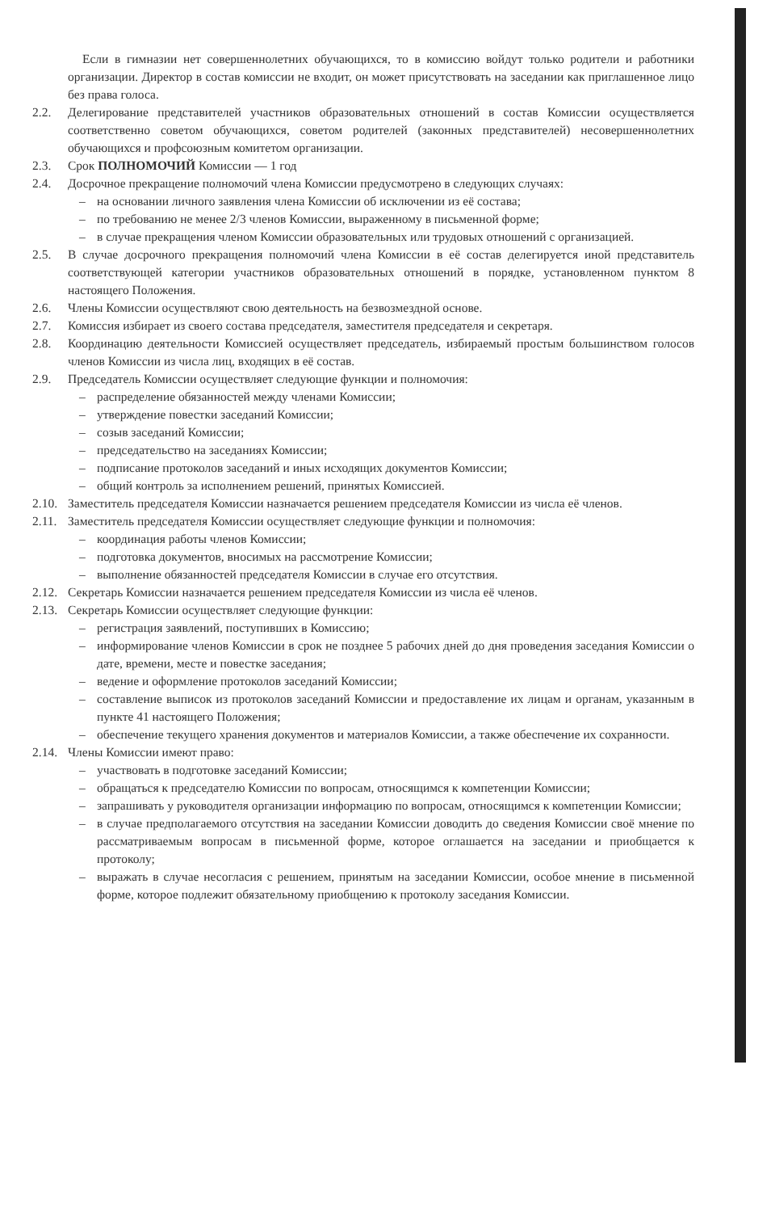Если в гимназии нет совершеннолетних обучающихся, то в комиссию войдут только родители и работники организации. Директор в состав комиссии не входит, он может присутствовать на заседании как приглашенное лицо без права голоса.
2.2. Делегирование представителей участников образовательных отношений в состав Комиссии осуществляется соответственно советом обучающихся, советом родителей (законных представителей) несовершеннолетних обучающихся и профсоюзным комитетом организации.
2.3. Срок ПОЛНОМОЧИЙ Комиссии — 1 год
2.4. Досрочное прекращение полномочий члена Комиссии предусмотрено в следующих случаях:
– на основании личного заявления члена Комиссии об исключении из её состава;
– по требованию не менее 2/3 членов Комиссии, выраженному в письменной форме;
– в случае прекращения членом Комиссии образовательных или трудовых отношений с организацией.
2.5. В случае досрочного прекращения полномочий члена Комиссии в её состав делегируется иной представитель соответствующей категории участников образовательных отношений в порядке, установленном пунктом 8 настоящего Положения.
2.6. Члены Комиссии осуществляют свою деятельность на безвозмездной основе.
2.7. Комиссия избирает из своего состава председателя, заместителя председателя и секретаря.
2.8. Координацию деятельности Комиссией осуществляет председатель, избираемый простым большинством голосов членов Комиссии из числа лиц, входящих в её состав.
2.9. Председатель Комиссии осуществляет следующие функции и полномочия:
– распределение обязанностей между членами Комиссии;
– утверждение повестки заседаний Комиссии;
– созыв заседаний Комиссии;
– председательство на заседаниях Комиссии;
– подписание протоколов заседаний и иных исходящих документов Комиссии;
– общий контроль за исполнением решений, принятых Комиссией.
2.10.
Заместитель председателя Комиссии назначается решением председателя Комиссии из числа её членов.
2.11.
Заместитель председателя Комиссии осуществляет следующие функции и полномочия:
– координация работы членов Комиссии;
– подготовка документов, вносимых на рассмотрение Комиссии;
– выполнение обязанностей председателя Комиссии в случае его отсутствия.
2.12.
Секретарь Комиссии назначается решением председателя Комиссии из числа её членов.
2.13.
Секретарь Комиссии осуществляет следующие функции:
– регистрация заявлений, поступивших в Комиссию;
– информирование членов Комиссии в срок не позднее 5 рабочих дней до дня проведения заседания Комиссии о дате, времени, месте и повестке заседания;
– ведение и оформление протоколов заседаний Комиссии;
– составление выписок из протоколов заседаний Комиссии и предоставление их лицам и органам, указанным в пункте 41 настоящего Положения;
– обеспечение текущего хранения документов и материалов Комиссии, а также обеспечение их сохранности.
2.14.
Члены Комиссии имеют право:
– участвовать в подготовке заседаний Комиссии;
– обращаться к председателю Комиссии по вопросам, относящимся к компетенции Комиссии;
– запрашивать у руководителя организации информацию по вопросам, относящимся к компетенции Комиссии;
– в случае предполагаемого отсутствия на заседании Комиссии доводить до сведения Комиссии своё мнение по рассматриваемым вопросам в письменной форме, которое оглашается на заседании и приобщается к протоколу;
– выражать в случае несогласия с решением, принятым на заседании Комиссии, особое мнение в письменной форме, которое подлежит обязательному приобщению к протоколу заседания Комиссии.